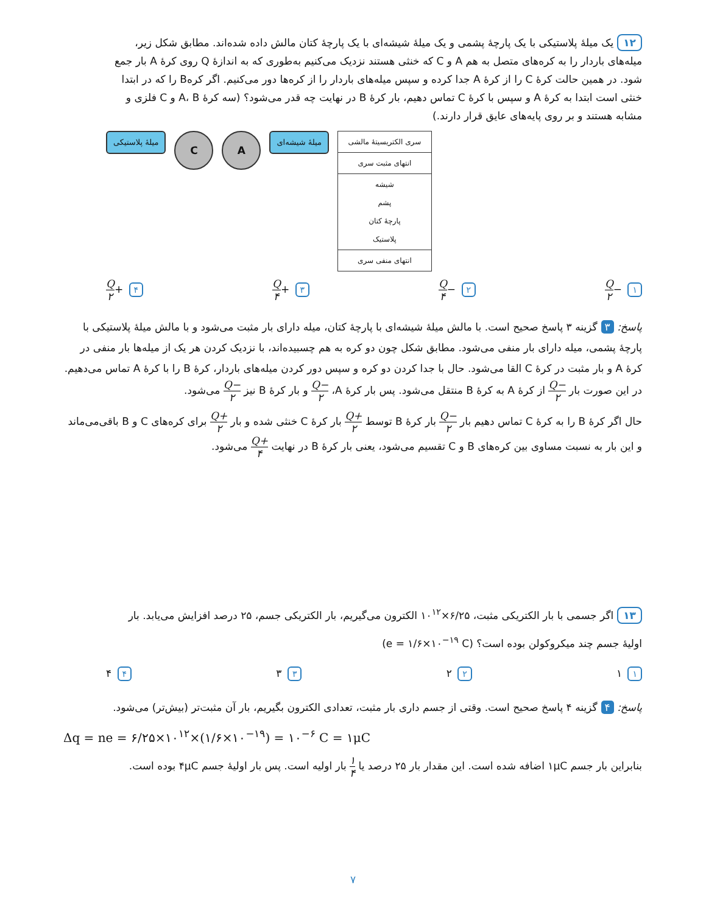۱۲ یک میلهٔ پلاستیکی با یک پارچهٔ پشمی و یک میلهٔ شیشه‌ای با یک پارچهٔ کتان مالش داده شده‌اند. مطابق شکل زیر، میله‌های باردار را به کره‌های متصل به هم A و C که خنثی هستند نزدیک می‌کنیم به‌طوری که به اندازهٔ Q روی کرهٔ A بار جمع شود. در همین حالت کرهٔ C را از کرهٔ A جدا کرده و سپس میله‌های باردار را از کره‌ها دور می‌کنیم. اگر کرهB را که در ابتدا خنثی است ابتدا به کرهٔ A و سپس با کرهٔ C تماس دهیم، بار کرهٔ B در نهایت چه قدر می‌شود؟ (سه کرهٔ A، B و C فلزی و مشابه هستند و بر روی پایه‌های عایق قرار دارند.)
| سری الکتریسیتهٔ مالشی |
| انتهای مثبت سری |
| شیشه پشم پارچهٔ کتان پلاستیک |
| انتهای منفی سری |
میلهٔ شیشه‌ای A C میلهٔ پلاستیکی
۱ −Q ۲ ۲ −Q ۴ ۳ +Q ۴ ۴ +Q ۲
پاسخ: ۳ گزینه ۳ پاسخ صحیح است. با مالش میلهٔ شیشه‌ای با پارچهٔ کتان، میله دارای بار مثبت می‌شود و با مالش میلهٔ پلاستیکی با پارچهٔ پشمی، میله دارای بار منفی می‌شود. مطابق شکل چون دو کره به هم چسبیده‌اند، با نزدیک کردن هر یک از میله‌ها بار منفی در کرهٔ A و بار مثبت در کرهٔ C القا می‌شود. حال با جدا کردن دو کره و سپس دور کردن میله‌های باردار، کرهٔ B را با کرهٔ A تماس می‌دهیم. در این صورت بار −Q ۲ از کرهٔ A به کرهٔ B منتقل می‌شود. پس بار کرهٔ A، −Q ۲ و بار کرهٔ B نیز −Q ۲ می‌شود.
حال اگر کرهٔ B را به کرهٔ C تماس دهیم بار −Q ۲ بار کرهٔ B توسط +Q ۲ بار کرهٔ C خنثی شده و بار +Q ۲ برای کره‌های C و B باقی‌می‌ماند و این بار به نسبت مساوی بین کره‌های B و C تقسیم می‌شود، یعنی بار کرهٔ B در نهایت +Q ۴ می‌شود.
۱۳ اگر جسمی با بار الکتریکی مثبت، ۶/۲۵×۱۰<sup>۱۲</sup> الکترون می‌گیریم، بار الکتریکی جسم، ۲۵ درصد افزایش می‌یابد. بار اولیهٔ جسم چند میکروکولن بوده است؟ (e = ۱/۶×۱۰<sup>−۱۹</sup> C)
۱ ۱ ۲ ۲ ۳ ۳ ۴ ۴
پاسخ: ۴ گزینه ۴ پاسخ صحیح است. وقتی از جسم داری بار مثبت، تعدادی الکترون بگیریم، بار آن مثبت‌تر (بیش‌تر) می‌شود.
Δq = ne = ۶/۲۵×۱۰<sup>۱۲</sup>×(۱/۶×۱۰<sup>−۱۹</sup>) = ۱۰<sup>−۶</sup> C = ۱μC
بنابراین بار جسم ۱μC اضافه شده است. این مقدار بار ۲۵ درصد یا ۱ ۴ بار اولیه است. پس بار اولیهٔ جسم ۴μC بوده است.
۷